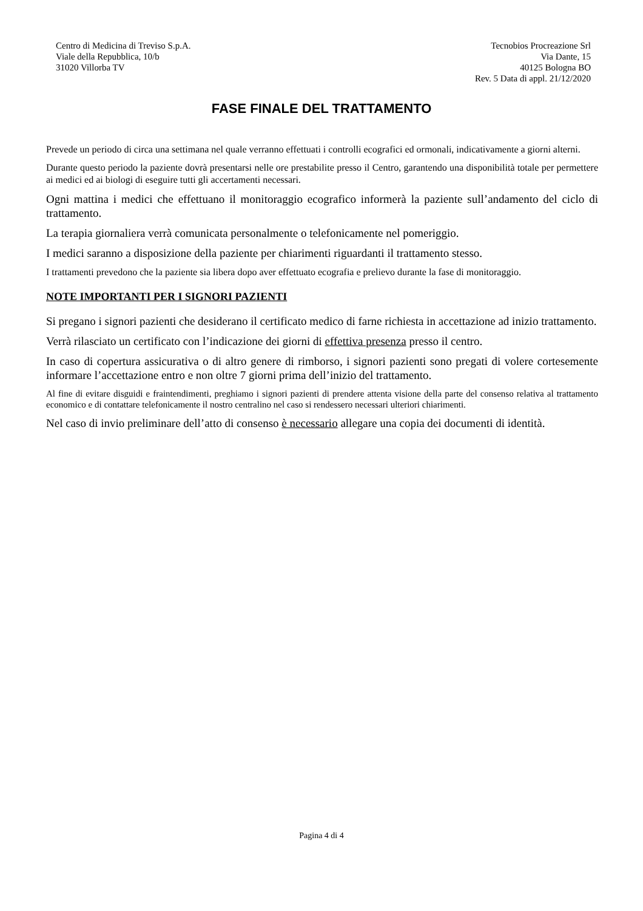Centro di Medicina di Treviso S.p.A.
Viale della Repubblica, 10/b
31020 Villorba TV
Tecnobios Procreazione Srl
Via Dante, 15
40125 Bologna BO
Rev. 5 Data di appl. 21/12/2020
FASE FINALE DEL TRATTAMENTO
Prevede un periodo di circa una settimana nel quale verranno effettuati i controlli ecografici ed ormonali, indicativamente a giorni alterni.
Durante questo periodo la paziente dovrà presentarsi nelle ore prestabilite presso il Centro, garantendo una disponibilità totale per permettere ai medici ed ai biologi di eseguire tutti gli accertamenti necessari.
Ogni mattina i medici che effettuano il monitoraggio ecografico informerà la paziente sull’andamento del ciclo di trattamento.
La terapia giornaliera verrà comunicata personalmente o telefonicamente nel pomeriggio.
I medici saranno a disposizione della paziente per chiarimenti riguardanti il trattamento stesso.
I trattamenti prevedono che la paziente sia libera dopo aver effettuato ecografia e prelievo durante la fase di monitoraggio.
NOTE IMPORTANTI PER I SIGNORI PAZIENTI
Si pregano i signori pazienti che desiderano il certificato medico di farne richiesta in accettazione ad inizio trattamento.
Verrà rilasciato un certificato con l’indicazione dei giorni di effettiva presenza presso il centro.
In caso di copertura assicurativa o di altro genere di rimborso, i signori pazienti sono pregati di volere cortesemente informare l’accettazione entro e non oltre 7 giorni prima dell’inizio del trattamento.
Al fine di evitare disguidi e fraintendimenti, preghiamo i signori pazienti di prendere attenta visione della parte del consenso relativa al trattamento economico e di contattare telefonicamente il nostro centralino nel caso si rendessero necessari ulteriori chiarimenti.
Nel caso di invio preliminare dell’atto di consenso è necessario allegare una copia dei documenti di identità.
Pagina 4 di 4